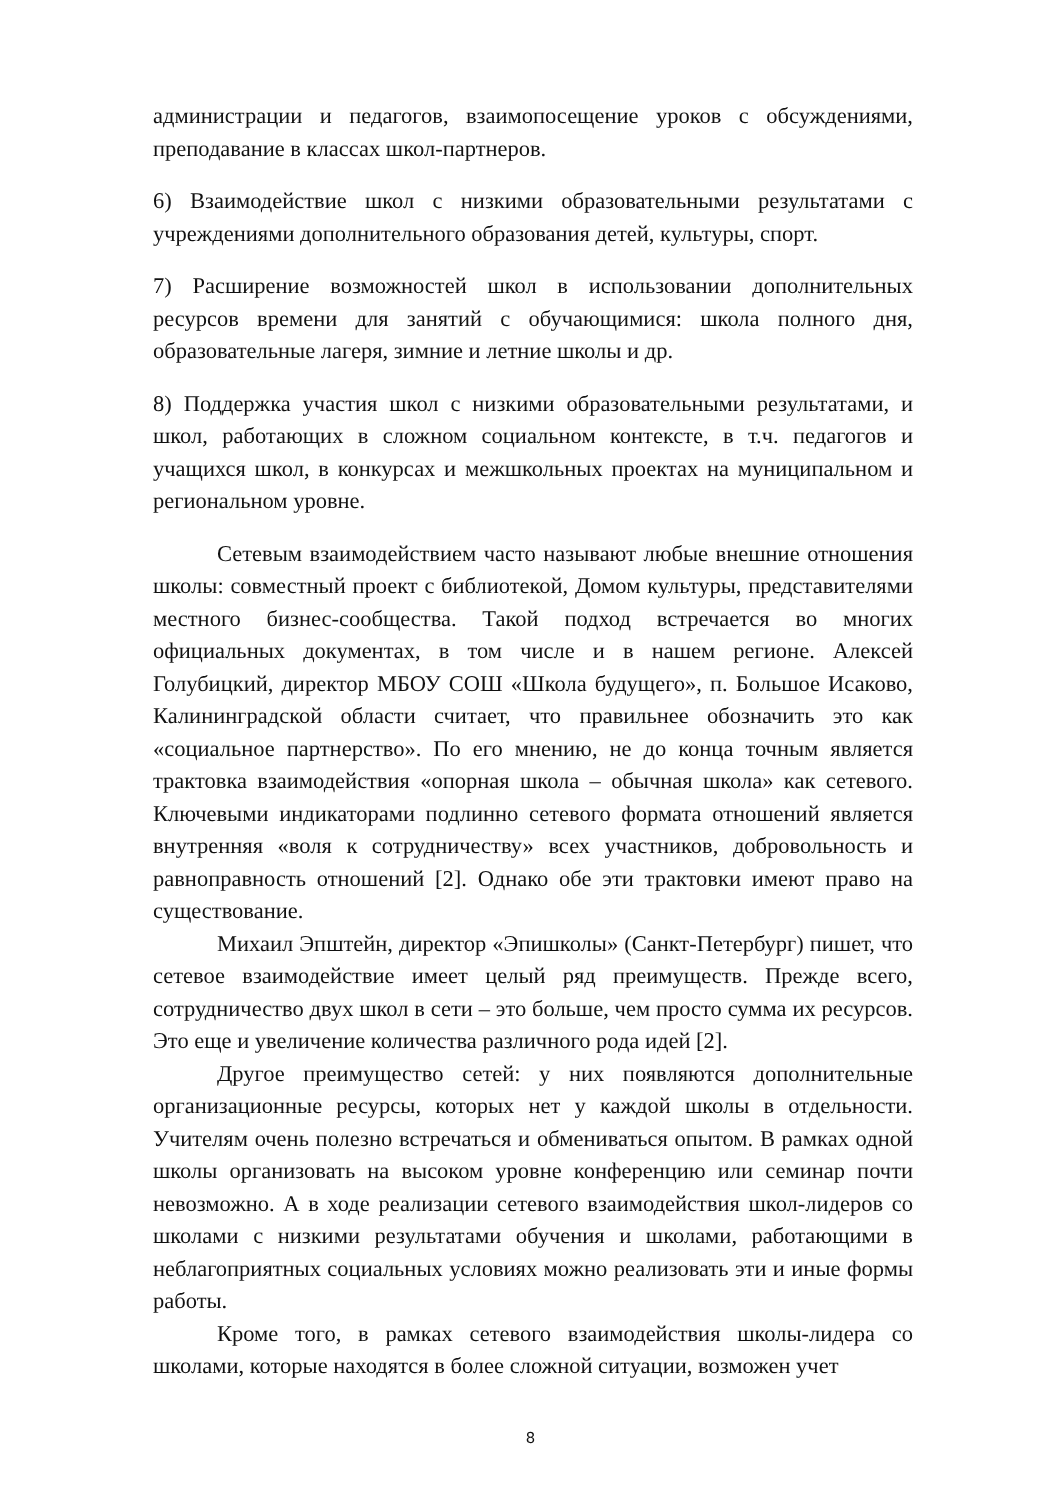администрации и педагогов, взаимопосещение уроков с обсуждениями, преподавание в классах школ-партнеров.
6) Взаимодействие школ с низкими образовательными результатами с учреждениями дополнительного образования детей, культуры, спорт.
7) Расширение возможностей школ в использовании дополнительных ресурсов времени для занятий с обучающимися: школа полного дня, образовательные лагеря, зимние и летние школы и др.
8) Поддержка участия школ с низкими образовательными результатами, и школ, работающих в сложном социальном контексте, в т.ч. педагогов и учащихся школ, в конкурсах и межшкольных проектах на муниципальном и региональном уровне.
Сетевым взаимодействием часто называют любые внешние отношения школы: совместный проект с библиотекой, Домом культуры, представителями местного бизнес-сообщества. Такой подход встречается во многих официальных документах, в том числе и в нашем регионе. Алексей Голубицкий, директор МБОУ СОШ «Школа будущего», п. Большое Исаково, Калининградской области считает, что правильнее обозначить это как «социальное партнерство». По его мнению, не до конца точным является трактовка взаимодействия «опорная школа – обычная школа» как сетевого. Ключевыми индикаторами подлинно сетевого формата отношений является внутренняя «воля к сотрудничеству» всех участников, добровольность и равноправность отношений [2]. Однако обе эти трактовки имеют право на существование.
Михаил Эпштейн, директор «Эпишколы» (Санкт-Петербург) пишет, что сетевое взаимодействие имеет целый ряд преимуществ. Прежде всего, сотрудничество двух школ в сети – это больше, чем просто сумма их ресурсов. Это еще и увеличение количества различного рода идей [2].
Другое преимущество сетей: у них появляются дополнительные организационные ресурсы, которых нет у каждой школы в отдельности. Учителям очень полезно встречаться и обмениваться опытом. В рамках одной школы организовать на высоком уровне конференцию или семинар почти невозможно. А в ходе реализации сетевого взаимодействия школ-лидеров со школами с низкими результатами обучения и школами, работающими в неблагоприятных социальных условиях можно реализовать эти и иные формы работы.
Кроме того, в рамках сетевого взаимодействия школы-лидера со школами, которые находятся в более сложной ситуации, возможен учет
8